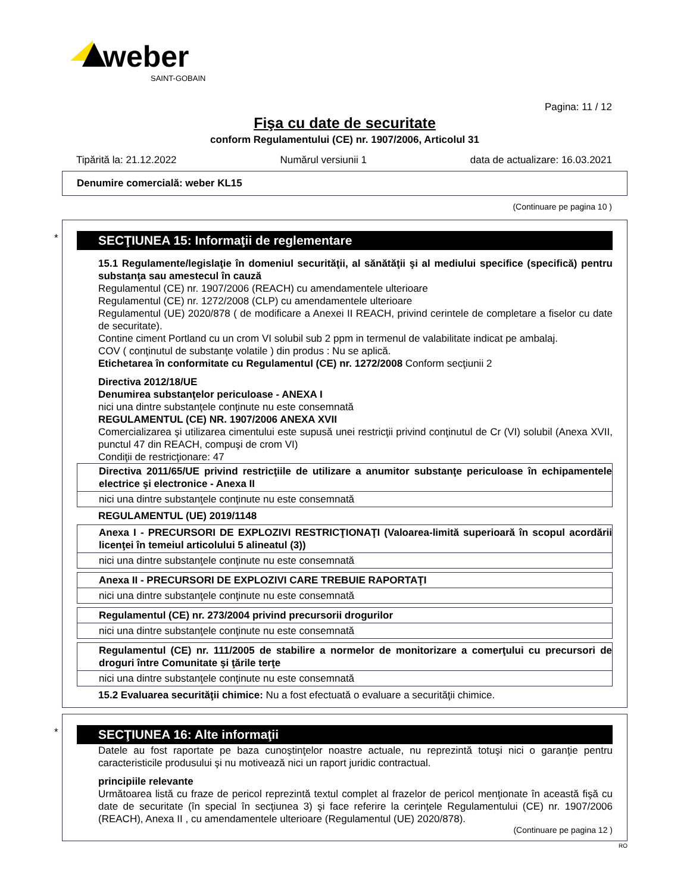weber
SAINT-GOBAIN
Pagina: 11 / 12
Fişa cu date de securitate
conform Regulamentului (CE) nr. 1907/2006, Articolul 31
Tipărită la: 21.12.2022 Numărul versiunii 1 data de actualizare: 16.03.2021
Denumire comercială: weber KL15
(Continuare pe pagina 10 )
*
SECŢIUNEA 15: Informaţii de reglementare
15.1 Regulamente/legislaţie în domeniul securităţii, al sănătăţii şi al mediului specifice (specifică) pentru substanţa sau amestecul în cauză
Regulamentul (CE) nr. 1907/2006 (REACH) cu amendamentele ulterioare
Regulamentul (CE) nr. 1272/2008 (CLP) cu amendamentele ulterioare
Regulamentul (UE) 2020/878 ( de modificare a Anexei II REACH, privind cerintele de completare a fiselor cu date de securitate).
Contine ciment Portland cu un crom VI solubil sub 2 ppm in termenul de valabilitate indicat pe ambalaj.
COV ( conţinutul de substanţe volatile ) din produs : Nu se aplică.
Etichetarea în conformitate cu Regulamentul (CE) nr. 1272/2008 Conform secţiunii 2
Directiva 2012/18/UE
Denumirea substanţelor periculoase - ANEXA I
nici una dintre substanţele conţinute nu este consemnată
REGULAMENTUL (CE) NR. 1907/2006 ANEXA XVII
Comercializarea şi utilizarea cimentului este supusă unei restricţii privind conţinutul de Cr (VI) solubil (Anexa XVII, punctul 47 din REACH, compuşi de crom VI)
Condiţii de restricţionare: 47
| Directiva 2011/65/UE privind restricţiile de utilizare a anumitor substanţe periculoase în echipamentele electrice şi electronice - Anexa II |
| nici una dintre substanţele conţinute nu este consemnată |
REGULAMENTUL (UE) 2019/1148
| Anexa I - PRECURSORI DE EXPLOZIVI RESTRICŢIONAŢI (Valoarea-limită superioară în scopul acordării licenţei în temeiul articolului 5 alineatul (3)) |
| nici una dintre substanţele conţinute nu este consemnată |
| Anexa II - PRECURSORI DE EXPLOZIVI CARE TREBUIE RAPORTAŢI |
| nici una dintre substanţele conţinute nu este consemnată |
| Regulamentul (CE) nr. 273/2004 privind precursorii drogurilor |
| nici una dintre substanţele conţinute nu este consemnată |
| Regulamentul (CE) nr. 111/2005 de stabilire a normelor de monitorizare a comerţului cu precursori de droguri între Comunitate şi ţările terţe |
| nici una dintre substanţele conţinute nu este consemnată |
15.2 Evaluarea securităţii chimice: Nu a fost efectuată o evaluare a securităţii chimice.
*
SECŢIUNEA 16: Alte informaţii
Datele au fost raportate pe baza cunoştinţelor noastre actuale, nu reprezintă totuşi nici o garanţie pentru caracteristicile produsului şi nu motivează nici un raport juridic contractual.
principiile relevante
Următoarea listă cu fraze de pericol reprezintă textul complet al frazelor de pericol menţionate în această fişă cu date de securitate (în special în secţiunea 3) şi face referire la cerinţele Regulamentului (CE) nr. 1907/2006 (REACH), Anexa II , cu amendamentele ulterioare (Regulamentul (UE) 2020/878).
(Continuare pe pagina 12 )
RO